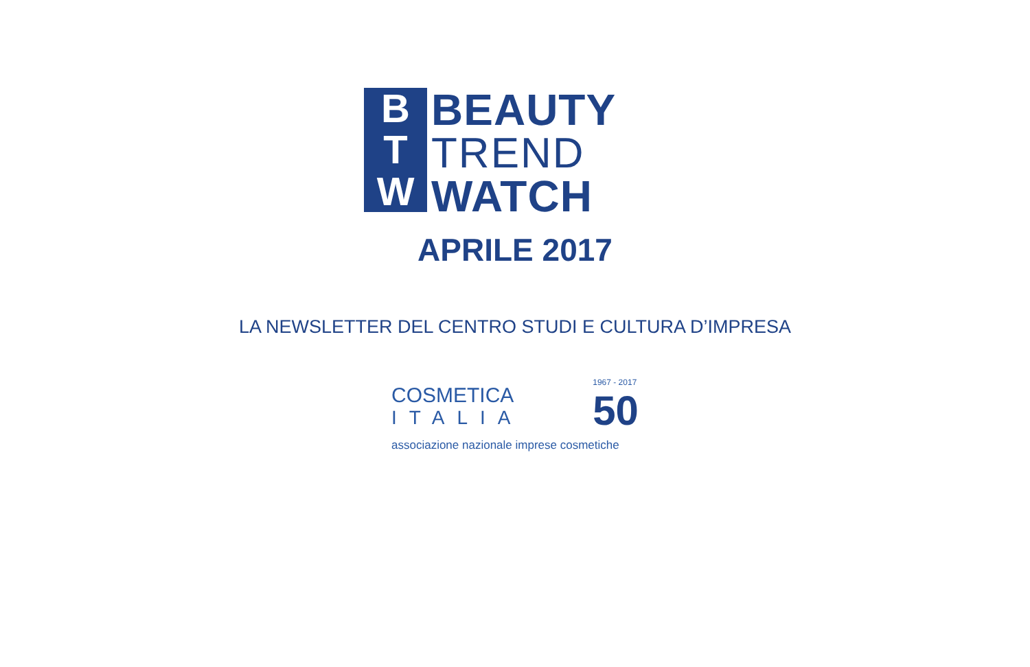B
T
W
BEAUTY
TREND
WATCH
APRILE 2017
LA NEWSLETTER DEL CENTRO STUDI E CULTURA D’IMPRESA
COSMETICA
ITALIA
1967 - 2017
50
associazione nazionale imprese cosmetiche